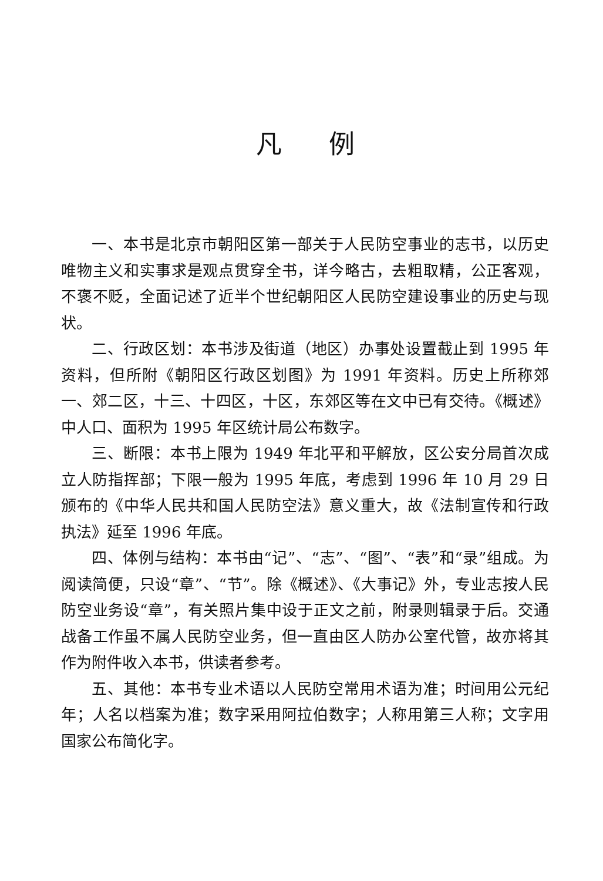凡例
一、本书是北京市朝阳区第一部关于人民防空事业的志书，以历史唯物主义和实事求是观点贯穿全书，详今略古，去粗取精，公正客观，不褒不贬，全面记述了近半个世纪朝阳区人民防空建设事业的历史与现状。
二、行政区划：本书涉及街道（地区）办事处设置截止到 1995 年资料，但所附《朝阳区行政区划图》为 1991 年资料。历史上所称郊一、郊二区，十三、十四区，十区，东郊区等在文中已有交待。《概述》中人口、面积为 1995 年区统计局公布数字。
三、断限：本书上限为 1949 年北平和平解放，区公安分局首次成立人防指挥部；下限一般为 1995 年底，考虑到 1996 年 10 月 29 日颁布的《中华人民共和国人民防空法》意义重大，故《法制宣传和行政执法》延至 1996 年底。
四、体例与结构：本书由“记”、“志”、“图”、“表”和“录”组成。为阅读简便，只设“章”、“节”。除《概述》、《大事记》外，专业志按人民防空业务设“章”，有关照片集中设于正文之前，附录则辑录于后。交通战备工作虽不属人民防空业务，但一直由区人防办公室代管，故亦将其作为附件收入本书，供读者参考。
五、其他：本书专业术语以人民防空常用术语为准；时间用公元纪年；人名以档案为准；数字采用阿拉伯数字；人称用第三人称；文字用国家公布简化字。